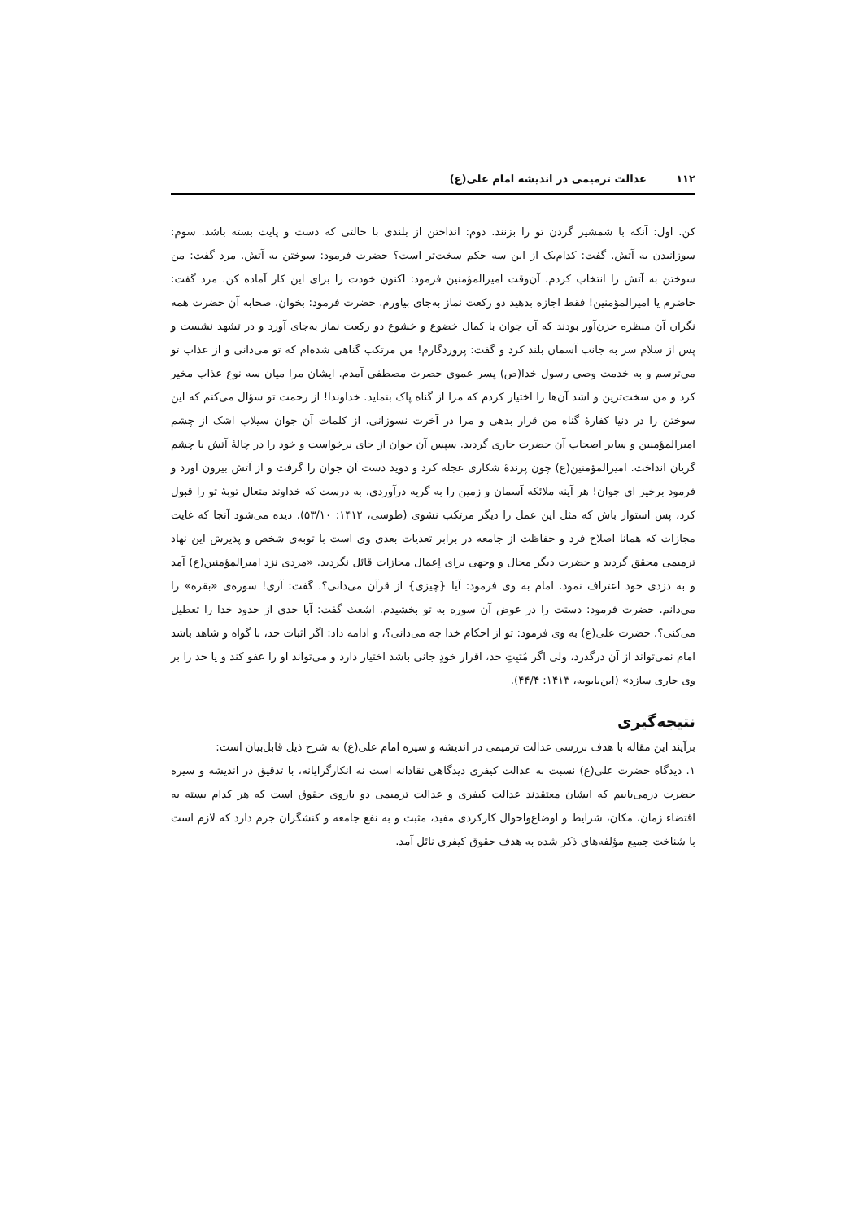۱۱۲ عدالت ترمیمی در اندیشه امام علی(ع)
کن. اول: آنکه با شمشیر گردن تو را بزنند. دوم: انداختن از بلندی با حالتی که دست و پایت بسته باشد. سوم: سوزانیدن به آتش. گفت: کدام‌یک از این سه حکم سخت‌تر است؟ حضرت فرمود: سوختن به آتش. مرد گفت: من سوختن به آتش را انتخاب کردم. آن‌وقت امیرالمؤمنین فرمود: اکنون خودت را برای این کار آماده کن. مرد گفت: حاضرم یا امیرالمؤمنین! فقط اجازه بدهید دو رکعت نماز به‌جای بیاورم. حضرت فرمود: بخوان. صحابه آن حضرت همه نگران آن منظره حزن‌آور بودند که آن جوان با کمال خضوع و خشوع دو رکعت نماز به‌جای آورد و در تشهد نشست و پس از سلام سر به جانب آسمان بلند کرد و گفت: پروردگارم! من مرتکب گناهی شده‌ام که تو می‌دانی و از عذاب تو می‌ترسم و به خدمت وصی رسول خدا(ص) پسر عموی حضرت مصطفی آمدم. ایشان مرا میان سه نوع عذاب مخیر کرد و من سخت‌ترین و اشد آن‌ها را اختیار کردم که مرا از گناه پاک بنماید. خداوندا! از رحمت تو سؤال می‌کنم که این سوختن را در دنیا کفارهٔ گناه من قرار بدهی و مرا در آخرت نسوزانی. از کلمات آن جوان سیلاب اشک از چشم امیرالمؤمنین و سایر اصحاب آن حضرت جاری گردید. سپس آن جوان از جای برخواست و خود را در چالهٔ آتش با چشم گریان انداخت. امیرالمؤمنین(ع) چون پرندهٔ شکاری عجله کرد و دوید دست آن جوان را گرفت و از آتش بیرون آورد و فرمود برخیز ای جوان! هر آینه ملائکه آسمان و زمین را به گریه درآوردی، به درست که خداوند متعال توبهٔ تو را قبول کرد، پس استوار باش که مثل این عمل را دیگر مرتکب نشوی (طوسی، ۱۴۱۲: ۵۳/۱۰). دیده می‌شود آنجا که غایت مجازات که همانا اصلاح فرد و حفاظت از جامعه در برابر تعدیات بعدی وی است با توبه‌ی شخص و پذیرش این نهاد ترمیمی محقق گردید و حضرت دیگر مجال و وجهی برای اِعمال مجازات قائل نگردید. «مردی نزد امیرالمؤمنین(ع) آمد و به دزدی خود اعتراف نمود. امام به وی فرمود: آیا {چیزی} از قرآن می‌دانی؟. گفت: آری! سوره‌ی «بقره» را می‌دانم. حضرت فرمود: دستت را در عوض آن سوره به تو بخشیدم. اشعث گفت: آیا حدی از حدود خدا را تعطیل می‌کنی؟. حضرت علی(ع) به وی فرمود: تو از احکام خدا چه می‌دانی؟، و ادامه داد: اگر اثبات حد، با گواه و شاهد باشد امام نمی‌تواند از آن درگذرد، ولی اگر مُثبِتِ حد، اقرار خودِ جانی باشد اختیار دارد و می‌تواند او را عفو کند و یا حد را بر وی جاری سازد» (ابن‌بابویه، ۱۴۱۳: ۴۴/۴).
نتیجه‌گیری
برآیند این مقاله با هدف بررسی عدالت ترمیمی در اندیشه و سیره امام علی(ع) به شرح ذیل قابل‌بیان است:
۱. دیدگاه حضرت علی(ع) نسبت به عدالت کیفری دیدگاهی نقادانه است نه انکارگرایانه، با تدقیق در اندیشه و سیره حضرت درمی‌یابیم که ایشان معتقدند عدالت کیفری و عدالت ترمیمی دو بازوی حقوق است که هر کدام بسته به اقتضاء زمان، مکان، شرایط و اوضاع‌واحوال کارکردی مفید، مثبت و به نفع جامعه و کنشگران جرم دارد که لازم است با شناخت جمیع مؤلفه‌های ذکر شده به هدف حقوق کیفری نائل آمد.